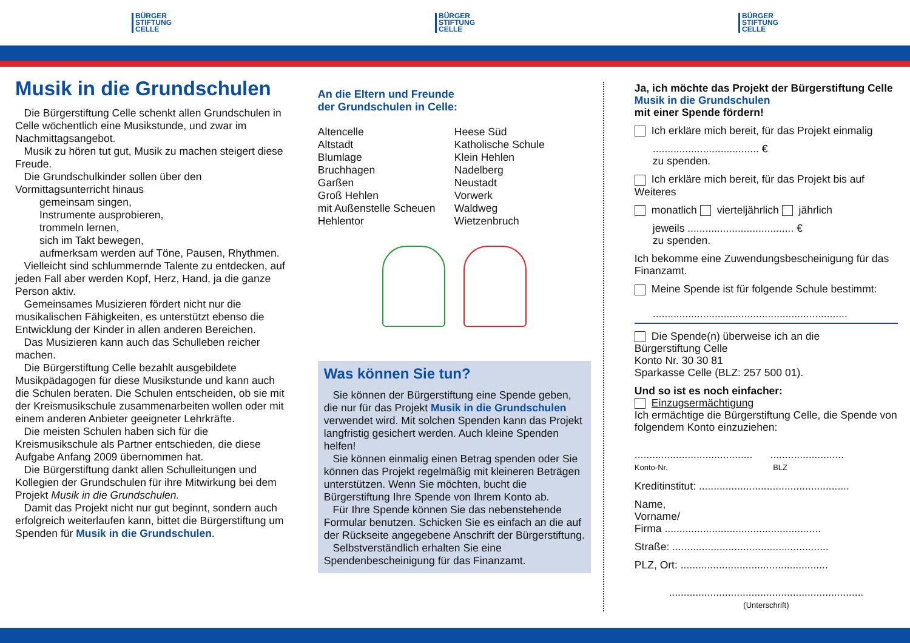BÜRGER
STIFTUNG
CELLE
BÜRGER
STIFTUNG
CELLE
BÜRGER
STIFTUNG
CELLE
Musik in die Grundschulen
Die Bürgerstiftung Celle schenkt allen Grundschulen in Celle wöchentlich eine Musikstunde, und zwar im Nachmittagsangebot.
Musik zu hören tut gut, Musik zu machen steigert diese Freude.
Die Grundschulkinder sollen über den Vormittagsunterricht hinaus
gemeinsam singen,
Instrumente ausprobieren,
trommeln lernen,
sich im Takt bewegen,
aufmerksam werden auf Töne, Pausen, Rhythmen.
Vielleicht sind schlummernde Talente zu entdecken, auf jeden Fall aber werden Kopf, Herz, Hand, ja die ganze Person aktiv.
Gemeinsames Musizieren fördert nicht nur die musikalischen Fähigkeiten, es unterstützt ebenso die Entwicklung der Kinder in allen anderen Bereichen.
Das Musizieren kann auch das Schulleben reicher machen.
Die Bürgerstiftung Celle bezahlt ausgebildete Musikpädagogen für diese Musikstunde und kann auch die Schulen beraten. Die Schulen entscheiden, ob sie mit der Kreismusikschule zusammenarbeiten wollen oder mit einem anderen Anbieter geeigneter Lehrkräfte.
Die meisten Schulen haben sich für die Kreismusikschule als Partner entschieden, die diese Aufgabe Anfang 2009 übernommen hat.
Die Bürgerstiftung dankt allen Schulleitungen und Kollegien der Grundschulen für ihre Mitwirkung bei dem Projekt Musik in die Grundschulen.
Damit das Projekt nicht nur gut beginnt, sondern auch erfolgreich weiterlaufen kann, bittet die Bürgerstiftung um Spenden für Musik in die Grundschulen.
An die Eltern und Freunde
der Grundschulen in Celle:
Altencelle
Altstadt
Blumlage
Bruchhagen
Garßen
Groß Hehlen
mit Außenstelle Scheuen
Hehlentor
Heese Süd
Katholische Schule
Klein Hehlen
Nadelberg
Neustadt
Vorwerk
Waldweg
Wietzenbruch
Was können Sie tun?
Sie können der Bürgerstiftung eine Spende geben, die nur für das Projekt Musik in die Grundschulen verwendet wird. Mit solchen Spenden kann das Projekt langfristig gesichert werden. Auch kleine Spenden helfen!
Sie können einmalig einen Betrag spenden oder Sie können das Projekt regelmäßig mit kleineren Beträgen unterstützen. Wenn Sie möchten, bucht die Bürgerstiftung Ihre Spende von Ihrem Konto ab.
Für Ihre Spende können Sie das nebenstehende Formular benutzen. Schicken Sie es einfach an die auf der Rückseite angegebene Anschrift der Bürgerstiftung.
Selbstverständlich erhalten Sie eine Spendenbescheinigung für das Finanzamt.
Ja, ich möchte das Projekt der Bürgerstiftung Celle
Musik in die Grundschulen
mit einer Spende fördern!
Ich erkläre mich bereit, für das Projekt einmalig
.................................... €
zu spenden.
Ich erkläre mich bereit, für das Projekt bis auf Weiteres
monatlich vierteljährlich jährlich
jeweils .................................... €
zu spenden.
Ich bekomme eine Zuwendungsbescheinigung für das Finanzamt.
Meine Spende ist für folgende Schule bestimmt:
..................................................................
Die Spende(n) überweise ich an die
Bürgerstiftung Celle
Konto Nr. 30 30 81
Sparkasse Celle (BLZ: 257 500 01).
Und so ist es noch einfacher:
Einzugsermächtigung
Ich ermächtige die Bürgerstiftung Celle, die Spende von folgendem Konto einzuziehen:
........................................ .........................
Konto-Nr. BLZ
Kreditinstitut: ...................................................
Name,
Vorname/
Firma .....................................................
Straße: .....................................................
PLZ, Ort: ..................................................
..................................................................
(Unterschrift)